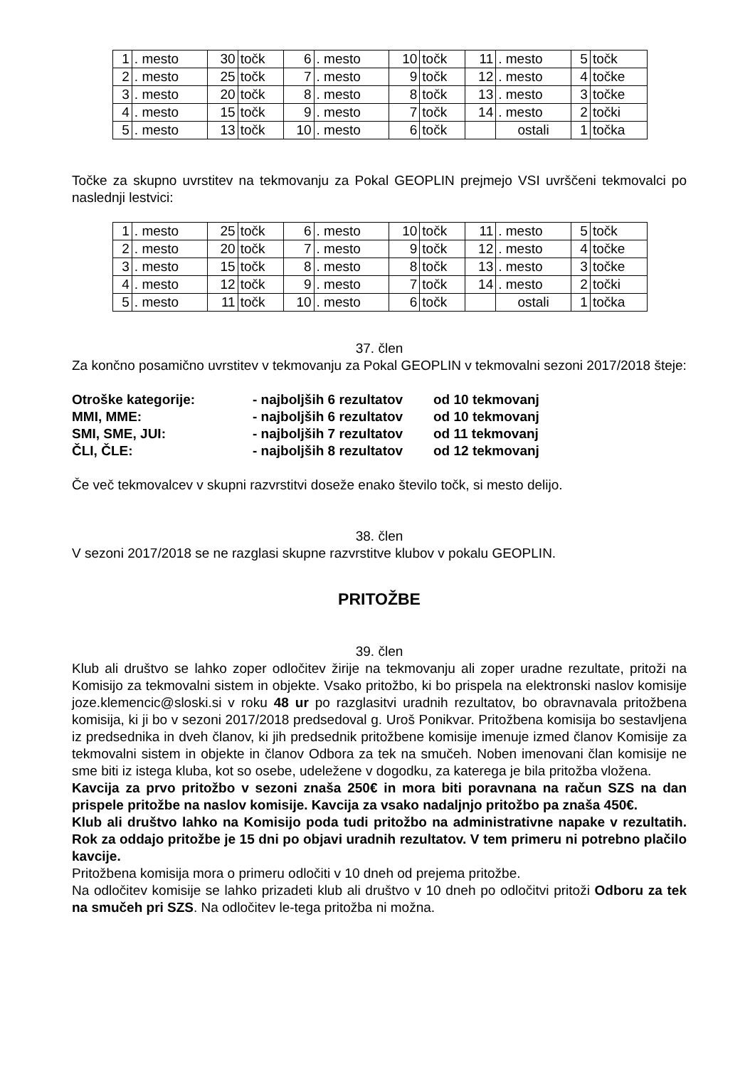| 1 | . mesto | 30 | točk | 6 | . mesto | 10 | točk | 11 | . mesto | 5 | točk |
| 2 | . mesto | 25 | točk | 7 | . mesto | 9 | točk | 12 | . mesto | 4 | točke |
| 3 | . mesto | 20 | točk | 8 | . mesto | 8 | točk | 13 | . mesto | 3 | točke |
| 4 | . mesto | 15 | točk | 9 | . mesto | 7 | točk | 14 | . mesto | 2 | točki |
| 5 | . mesto | 13 | točk | 10 | . mesto | 6 | točk | | ostali | 1 | točka |
Točke za skupno uvrstitev na tekmovanju za Pokal GEOPLIN prejmejo VSI uvrščeni tekmovalci po naslednji lestvici:
| 1 | . mesto | 25 | točk | 6 | . mesto | 10 | točk | 11 | . mesto | 5 | točk |
| 2 | . mesto | 20 | točk | 7 | . mesto | 9 | točk | 12 | . mesto | 4 | točke |
| 3 | . mesto | 15 | točk | 8 | . mesto | 8 | točk | 13 | . mesto | 3 | točke |
| 4 | . mesto | 12 | točk | 9 | . mesto | 7 | točk | 14 | . mesto | 2 | točki |
| 5 | . mesto | 11 | točk | 10 | . mesto | 6 | točk | | ostali | 1 | točka |
37. člen
Za končno posamično uvrstitev v tekmovanju za Pokal GEOPLIN v tekmovalni sezoni 2017/2018 šteje:
| Otroške kategorije: | - najboljših 6 rezultatov | od 10 tekmovanj |
| MMI, MME: | - najboljših 6 rezultatov | od 10 tekmovanj |
| SMI, SME, JUI: | - najboljših 7 rezultatov | od 11 tekmovanj |
| ČLI, ČLE: | - najboljših 8 rezultatov | od 12 tekmovanj |
Če več tekmovalcev v skupni razvrstitvi doseže enako število točk, si mesto delijo.
38. člen
V sezoni 2017/2018 se ne razglasi skupne razvrstitve klubov v pokalu GEOPLIN.
PRITOŽBE
39. člen
Klub ali društvo se lahko zoper odločitev žirije na tekmovanju ali zoper uradne rezultate, pritoži na Komisijo za tekmovalni sistem in objekte. Vsako pritožbo, ki bo prispela na elektronski naslov komisije joze.klemencic@sloski.si v roku 48 ur po razglasitvi uradnih rezultatov, bo obravnavala pritožbena komisija, ki ji bo v sezoni 2017/2018 predsedoval g. Uroš Ponikvar. Pritožbena komisija bo sestavljena iz predsednika in dveh članov, ki jih predsednik pritožbene komisije imenuje izmed članov Komisije za tekmovalni sistem in objekte in članov Odbora za tek na smučeh. Noben imenovani član komisije ne sme biti iz istega kluba, kot so osebe, udeležene v dogodku, za katerega je bila pritožba vložena.
Kavcija za prvo pritožbo v sezoni znaša 250€ in mora biti poravnana na račun SZS na dan prispele pritožbe na naslov komisije. Kavcija za vsako nadaljnjo pritožbo pa znaša 450€.
Klub ali društvo lahko na Komisijo poda tudi pritožbo na administrativne napake v rezultatih. Rok za oddajo pritožbe je 15 dni po objavi uradnih rezultatov. V tem primeru ni potrebno plačilo kavcije.
Pritožbena komisija mora o primeru odločiti v 10 dneh od prejema pritožbe.
Na odločitev komisije se lahko prizadeti klub ali društvo v 10 dneh po odločitvi pritoži Odboru za tek na smučeh pri SZS. Na odločitev le-tega pritožba ni možna.